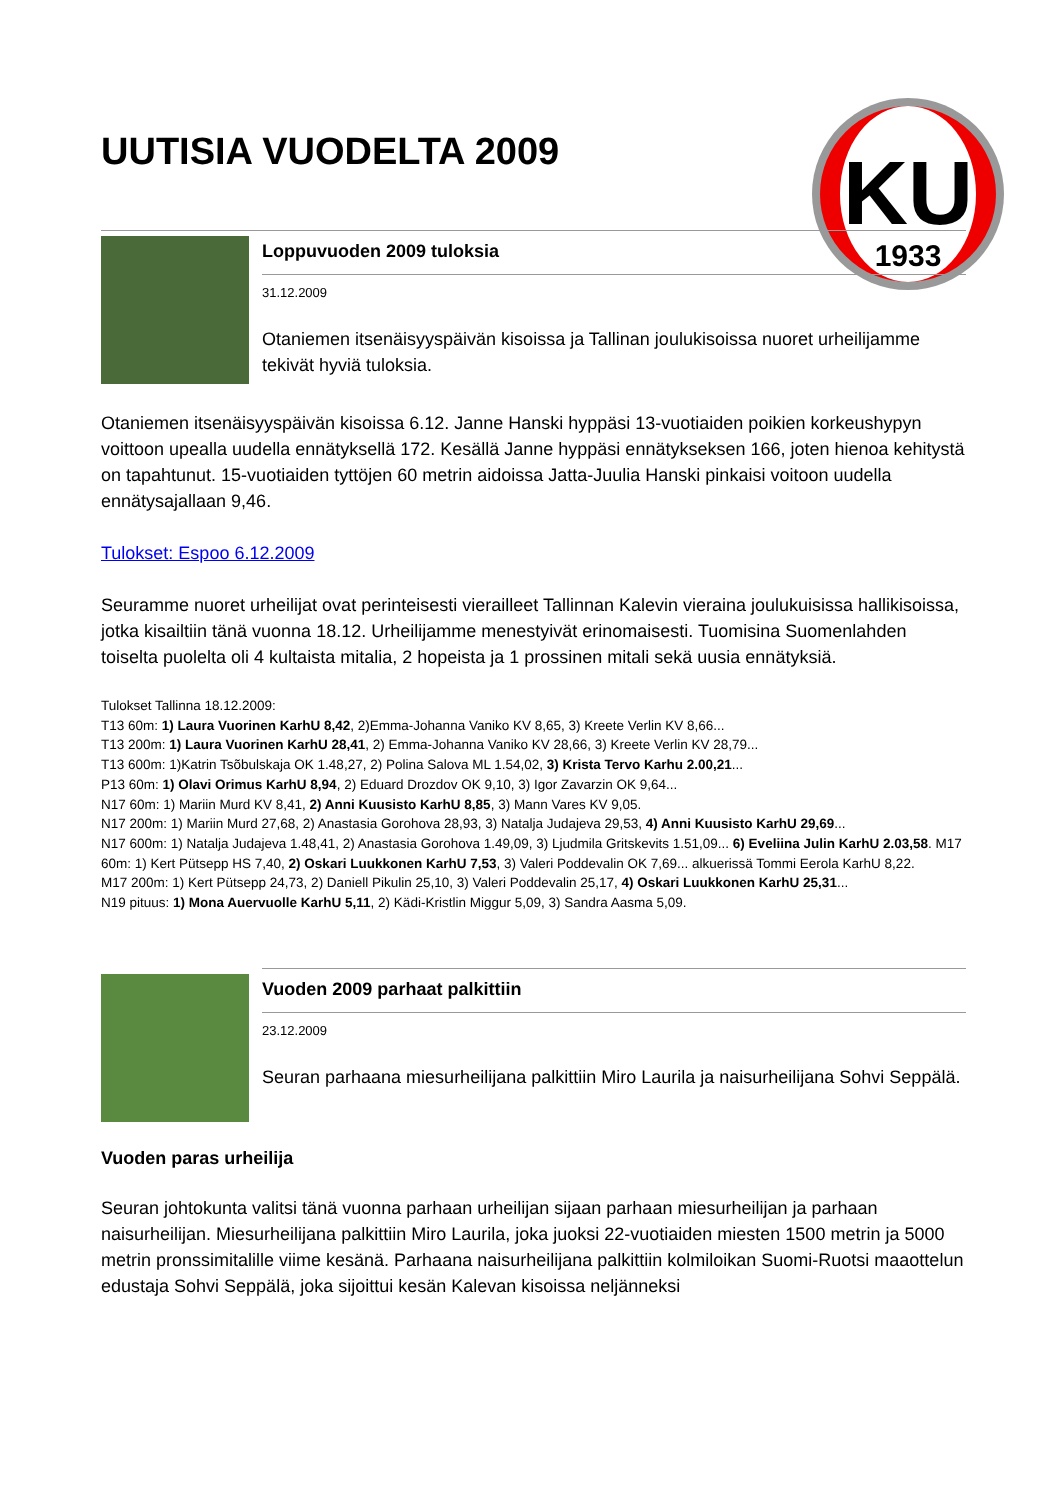KU
1933
UUTISIA VUODELTA 2009
Loppuvuoden 2009 tuloksia
31.12.2009
Otaniemen itsenäisyyspäivän kisoissa ja Tallinan joulukisoissa nuoret urheilijamme tekivät hyviä tuloksia.
Otaniemen itsenäisyyspäivän kisoissa 6.12. Janne Hanski hyppäsi 13-vuotiaiden poikien korkeushypyn voittoon upealla uudella ennätyksellä 172. Kesällä Janne hyppäsi ennätykseksen 166, joten hienoa kehitystä on tapahtunut. 15-vuotiaiden tyttöjen 60 metrin aidoissa Jatta-Juulia Hanski pinkaisi voitoon uudella ennätysajallaan 9,46.
Tulokset: Espoo 6.12.2009
Seuramme nuoret urheilijat ovat perinteisesti vierailleet Tallinnan Kalevin vieraina joulukuisissa hallikisoissa, jotka kisailtiin tänä vuonna 18.12. Urheilijamme menestyivät erinomaisesti. Tuomisina Suomenlahden toiselta puolelta oli 4 kultaista mitalia, 2 hopeista ja 1 prossinen mitali sekä uusia ennätyksiä.
Tulokset Tallinna 18.12.2009:
T13 60m: 1) Laura Vuorinen KarhU 8,42, 2)Emma-Johanna Vaniko KV 8,65, 3) Kreete Verlin KV 8,66...
T13 200m: 1) Laura Vuorinen KarhU 28,41, 2) Emma-Johanna Vaniko KV 28,66, 3) Kreete Verlin KV 28,79...
T13 600m: 1)Katrin Tsõbulskaja OK 1.48,27, 2) Polina Salova ML 1.54,02, 3) Krista Tervo Karhu 2.00,21...
P13 60m: 1) Olavi Orimus KarhU 8,94, 2) Eduard Drozdov OK 9,10, 3) Igor Zavarzin OK 9,64...
N17 60m: 1) Mariin Murd KV 8,41, 2) Anni Kuusisto KarhU 8,85, 3) Mann Vares KV 9,05.
N17 200m: 1) Mariin Murd 27,68, 2) Anastasia Gorohova 28,93, 3) Natalja Judajeva 29,53, 4) Anni Kuusisto KarhU 29,69...
N17 600m: 1) Natalja Judajeva 1.48,41, 2) Anastasia Gorohova 1.49,09, 3) Ljudmila Gritskevits 1.51,09... 6) Eveliina Julin KarhU 2.03,58. M17 60m: 1) Kert Pütsepp HS 7,40, 2) Oskari Luukkonen KarhU 7,53, 3) Valeri Poddevalin OK 7,69... alkuerissä Tommi Eerola KarhU 8,22.
M17 200m: 1) Kert Pütsepp 24,73, 2) Daniell Pikulin 25,10, 3) Valeri Poddevalin 25,17, 4) Oskari Luukkonen KarhU 25,31...
N19 pituus: 1) Mona Auervuolle KarhU 5,11, 2) Kädi-Kristlin Miggur 5,09, 3) Sandra Aasma 5,09.
Vuoden 2009 parhaat palkittiin
23.12.2009
Seuran parhaana miesurheilijana palkittiin Miro Laurila ja naisurheilijana Sohvi Seppälä.
Vuoden paras urheilija
Seuran johtokunta valitsi tänä vuonna parhaan urheilijan sijaan parhaan miesurheilijan ja parhaan naisurheilijan. Miesurheilijana palkittiin Miro Laurila, joka juoksi 22-vuotiaiden miesten 1500 metrin ja 5000 metrin pronssimitalille viime kesänä. Parhaana naisurheilijana palkittiin kolmiloikan Suomi-Ruotsi maaottelun edustaja Sohvi Seppälä, joka sijoittui kesän Kalevan kisoissa neljänneksi